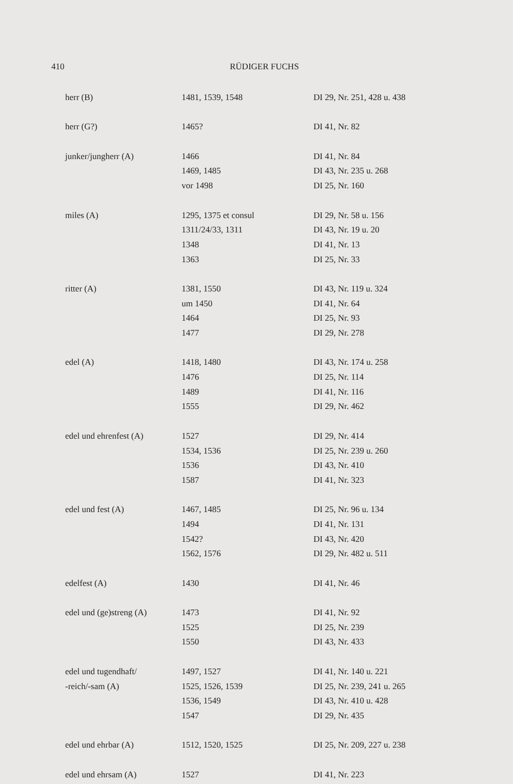410 RÜDIGER FUCHS
| herr (B) | 1481, 1539, 1548 | DI 29, Nr. 251, 428 u. 438 |
| herr (G?) | 1465? | DI 41, Nr. 82 |
| junker/jungherr (A) | 1466 | DI 41, Nr. 84 |
| | 1469, 1485 | DI 43, Nr. 235 u. 268 |
| | vor 1498 | DI 25, Nr. 160 |
| miles (A) | 1295, 1375 et consul | DI 29, Nr. 58 u. 156 |
| | 1311/24/33, 1311 | DI 43, Nr. 19 u. 20 |
| | 1348 | DI 41, Nr. 13 |
| | 1363 | DI 25, Nr. 33 |
| ritter (A) | 1381, 1550 | DI 43, Nr. 119 u. 324 |
| | um 1450 | DI 41, Nr. 64 |
| | 1464 | DI 25, Nr. 93 |
| | 1477 | DI 29, Nr. 278 |
| edel (A) | 1418, 1480 | DI 43, Nr. 174 u. 258 |
| | 1476 | DI 25, Nr. 114 |
| | 1489 | DI 41, Nr. 116 |
| | 1555 | DI 29, Nr. 462 |
| edel und ehrenfest (A) | 1527 | DI 29, Nr. 414 |
| | 1534, 1536 | DI 25, Nr. 239 u. 260 |
| | 1536 | DI 43, Nr. 410 |
| | 1587 | DI 41, Nr. 323 |
| edel und fest (A) | 1467, 1485 | DI 25, Nr. 96 u. 134 |
| | 1494 | DI 41, Nr. 131 |
| | 1542? | DI 43, Nr. 420 |
| | 1562, 1576 | DI 29, Nr. 482 u. 511 |
| edelfest (A) | 1430 | DI 41, Nr. 46 |
| edel und (ge)streng (A) | 1473 | DI 41, Nr. 92 |
| | 1525 | DI 25, Nr. 239 |
| | 1550 | DI 43, Nr. 433 |
| edel und tugendhaft/ | 1497, 1527 | DI 41, Nr. 140 u. 221 |
| -reich/-sam (A) | 1525, 1526, 1539 | DI 25, Nr. 239, 241 u. 265 |
| | 1536, 1549 | DI 43, Nr. 410 u. 428 |
| | 1547 | DI 29, Nr. 435 |
| edel und ehrbar (A) | 1512, 1520, 1525 | DI 25, Nr. 209, 227 u. 238 |
| edel und ehrsam (A) | 1527 | DI 41, Nr. 223 |